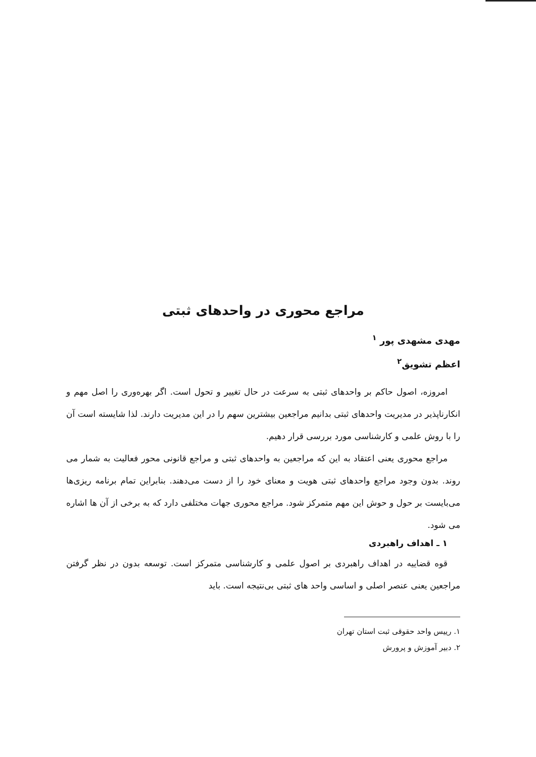مراجع محوری در واحدهای ثبتی
مهدی مشهدی پور <sup>۱</sup>
اعظم تشویق<sup>۲</sup>
امروزه، اصول حاکم بر واحدهای ثبتی به سرعت در حال تغییر و تحول است. اگر بهره‌وری را اصل مهم و انکارناپذیر در مدیریت واحدهای ثبتی بدانیم مراجعین بیشترین سهم را در این مدیریت دارند. لذا شایسته است آن را با روش علمی و کارشناسی مورد بررسی قرار دهیم.
مراجع محوری یعنی اعتقاد به این که مراجعین به واحدهای ثبتی و مراجع قانونی محور فعالیت به شمار می روند. بدون وجود مراجع واحدهای ثبتی هویت و معنای خود را از دست می‌دهند. بنابراین تمام برنامه ریزی‌ها می‌بایست بر حول و حوش این مهم متمرکز شود. مراجع محوری جهات مختلفی دارد که به برخی از آن ها اشاره می شود.
۱ ـ اهداف راهبردی
قوه قضاییه در اهداف راهبردی بر اصول علمی و کارشناسی متمرکز است. توسعه بدون در نظر گرفتن مراجعین یعنی عنصر اصلی و اساسی واحد های ثبتی بی‌نتیجه است. باید
۱. رییس واحد حقوقی ثبت استان تهران
۲. دبیر آموزش و پرورش